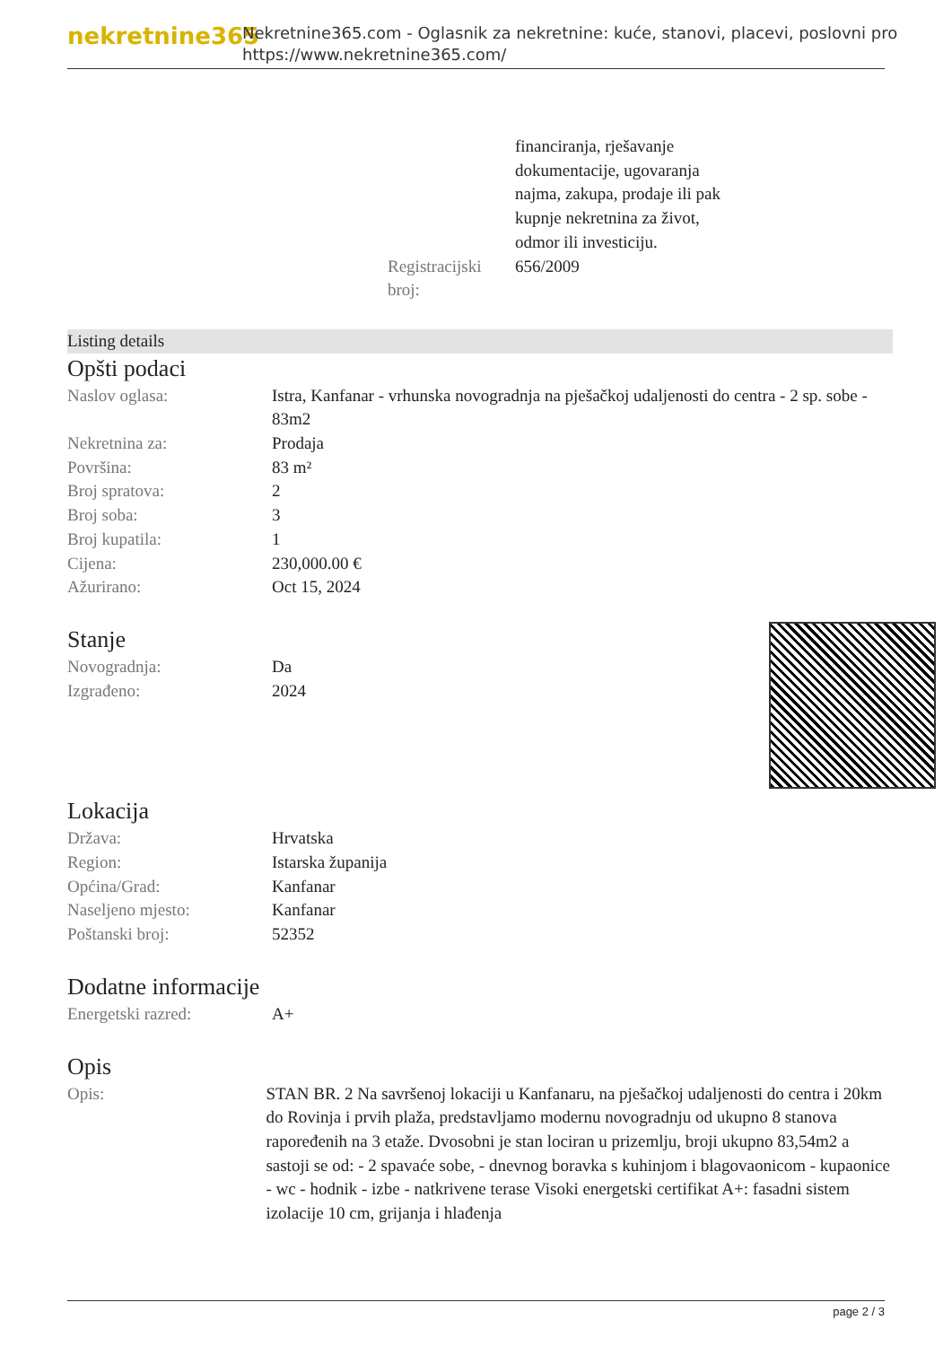nekretnine365
Nekretnine365.com - Oglasnik za nekretnine: kuće, stanovi, placevi, poslovni pro
https://www.nekretnine365.com/
| | financiranja, rješavanje dokumentacije, ugovaranja najma, zakupa, prodaje ili pak kupnje nekretnina za život, odmor ili investiciju. |
| Registracijski broj: | 656/2009 |
Listing details
Opšti podaci
| Naslov oglasa: | Istra, Kanfanar - vrhunska novogradnja na pješačkoj udaljenosti do centra - 2 sp. sobe - 83m2 |
| Nekretnina za: | Prodaja |
| Površina: | 83 m² |
| Broj spratova: | 2 |
| Broj soba: | 3 |
| Broj kupatila: | 1 |
| Cijena: | 230,000.00 € |
| Ažurirano: | Oct 15, 2024 |
Stanje
| Novogradnja: | Da |
| Izgrađeno: | 2024 |
Lokacija
| Država: | Hrvatska |
| Region: | Istarska županija |
| Općina/Grad: | Kanfanar |
| Naseljeno mjesto: | Kanfanar |
| Poštanski broj: | 52352 |
Dodatne informacije
| Energetski razred: | A+ |
Opis
| Opis: | STAN BR. 2 Na savršenoj lokaciji u Kanfanaru, na pješačkoj udaljenosti do centra i 20km do Rovinja i prvih plaža, predstavljamo modernu novogradnju od ukupno 8 stanova rapoređenih na 3 etaže. Dvosobni je stan lociran u prizemlju, broji ukupno 83,54m2 a sastoji se od: - 2 spavaće sobe, - dnevnog boravka s kuhinjom i blagovaonicom - kupaonice - wc - hodnik - izbe - natkrivene terase Visoki energetski certifikat A+: fasadni sistem izolacije 10 cm, grijanja i hlađenja |
page 2 / 3